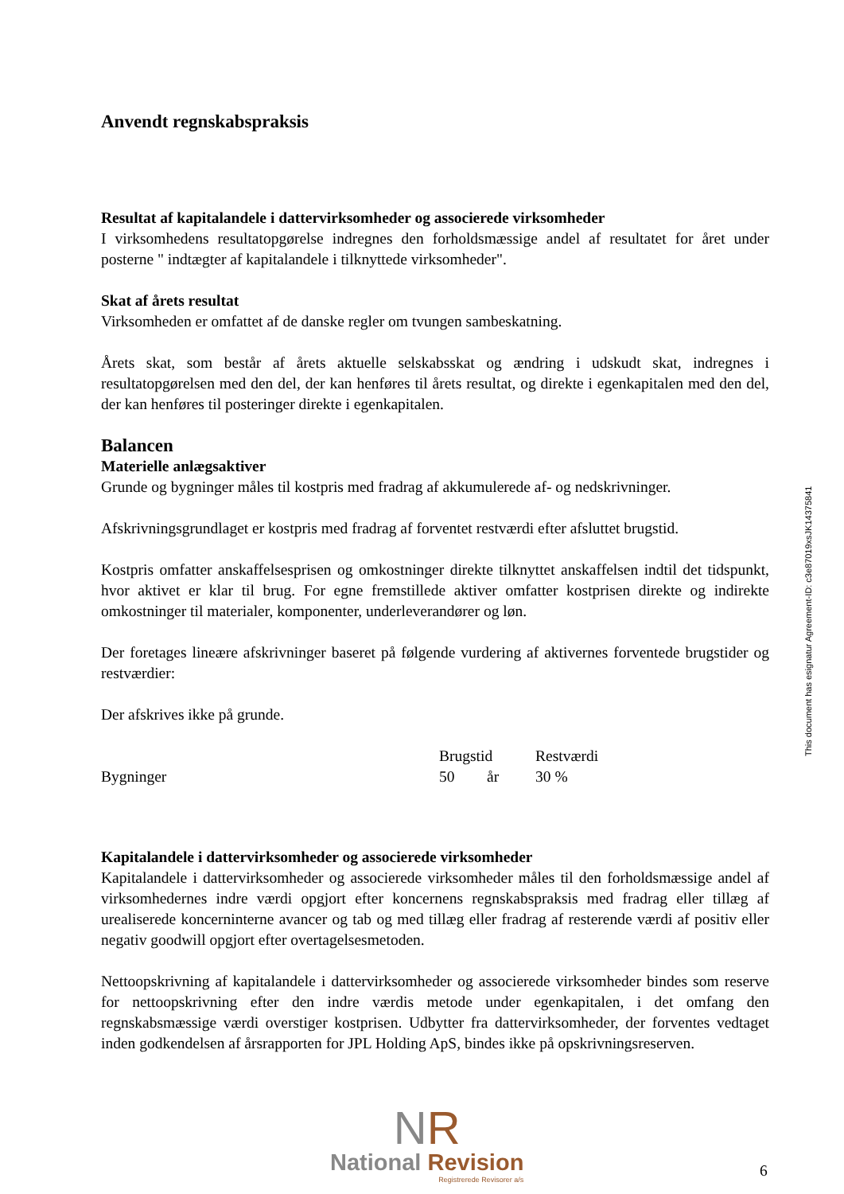Anvendt regnskabspraksis
Resultat af kapitalandele i dattervirksomheder og associerede virksomheder
I virksomhedens resultatopgørelse indregnes den forholdsmæssige andel af resultatet for året under posterne " indtægter af kapitalandele i tilknyttede virksomheder".
Skat af årets resultat
Virksomheden er omfattet af de danske regler om tvungen sambeskatning.
Årets skat, som består af årets aktuelle selskabsskat og ændring i udskudt skat, indregnes i resultatopgørelsen med den del, der kan henføres til årets resultat, og direkte i egenkapitalen med den del, der kan henføres til posteringer direkte i egenkapitalen.
Balancen
Materielle anlægsaktiver
Grunde og bygninger måles til kostpris med fradrag af akkumulerede af- og nedskrivninger.
Afskrivningsgrundlaget er kostpris med fradrag af forventet restværdi efter afsluttet brugstid.
Kostpris omfatter anskaffelsesprisen og omkostninger direkte tilknyttet anskaffelsen indtil det tidspunkt, hvor aktivet er klar til brug. For egne fremstillede aktiver omfatter kostprisen direkte og indirekte omkostninger til materialer, komponenter, underleverandører og løn.
Der foretages lineære afskrivninger baseret på følgende vurdering af aktivernes forventede brugstider og restværdier:
Der afskrives ikke på grunde.
| | Brugstid | | Restværdi |
| Bygninger | 50 | år | 30 % |
Kapitalandele i dattervirksomheder og associerede virksomheder
Kapitalandele i dattervirksomheder og associerede virksomheder måles til den forholdsmæssige andel af virksomhedernes indre værdi opgjort efter koncernens regnskabspraksis med fradrag eller tillæg af urealiserede koncerninterne avancer og tab og med tillæg eller fradrag af resterende værdi af positiv eller negativ goodwill opgjort efter overtagelsesmetoden.
Nettoopskrivning af kapitalandele i dattervirksomheder og associerede virksomheder bindes som reserve for nettoopskrivning efter den indre værdis metode under egenkapitalen, i det omfang den regnskabsmæssige værdi overstiger kostprisen. Udbytter fra dattervirksomheder, der forventes vedtaget inden godkendelsen af årsrapporten for JPL Holding ApS, bindes ikke på opskrivningsreserven.
This document has esignatur Agreement-ID: c3e87019xsJK14375841
NR
National Revision
Registrerede Revisorer a/s
6